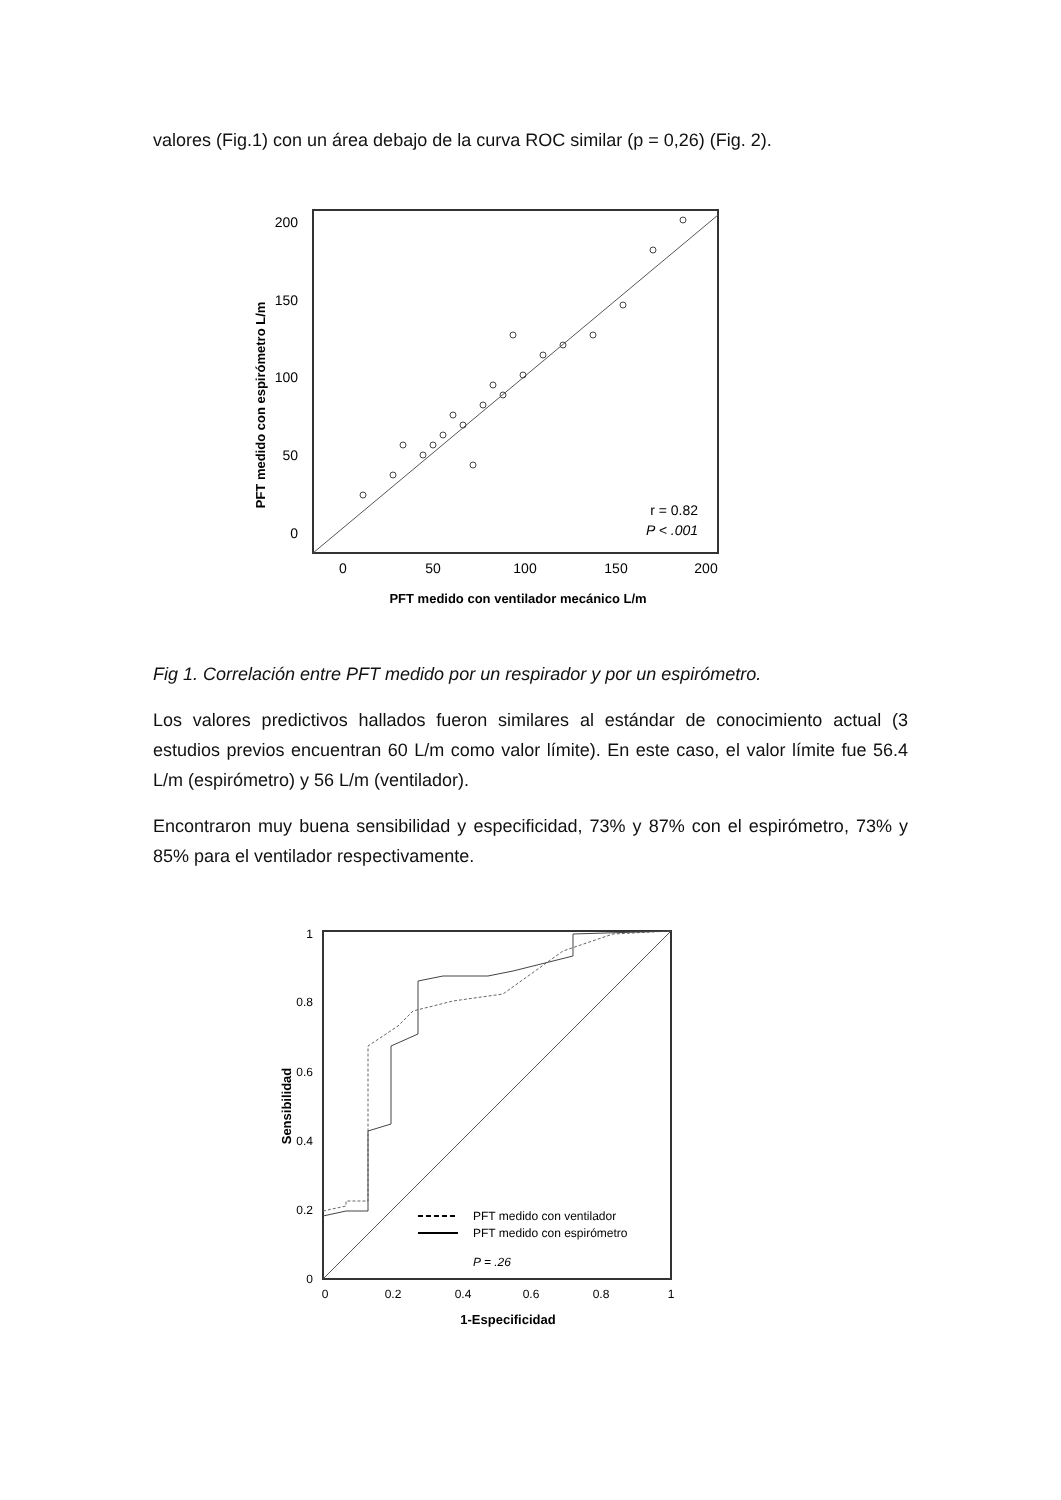valores (Fig.1) con un área debajo de la curva ROC similar (p = 0,26) (Fig. 2).
200
150
100
50
0
0
50
100
150
200
r = 0.82
P < .001
PFT medido con ventilador mecánico L/m
PFT medido con espirómetro L/m
Fig 1. Correlación entre PFT medido por un respirador y por un espirómetro.
Los valores predictivos hallados fueron similares al estándar de conocimiento actual (3 estudios previos encuentran 60 L/m como valor límite). En este caso, el valor límite fue 56.4 L/m (espirómetro) y 56 L/m (ventilador).
Encontraron muy buena sensibilidad y especificidad, 73% y 87% con el espirómetro, 73% y 85% para el ventilador respectivamente.
1
0.8
0.6
0.4
0.2
0
0
0.2
0.4
0.6
0.8
1
PFT medido con ventilador
PFT medido con espirómetro
P = .26
1-Especificidad
Sensibilidad